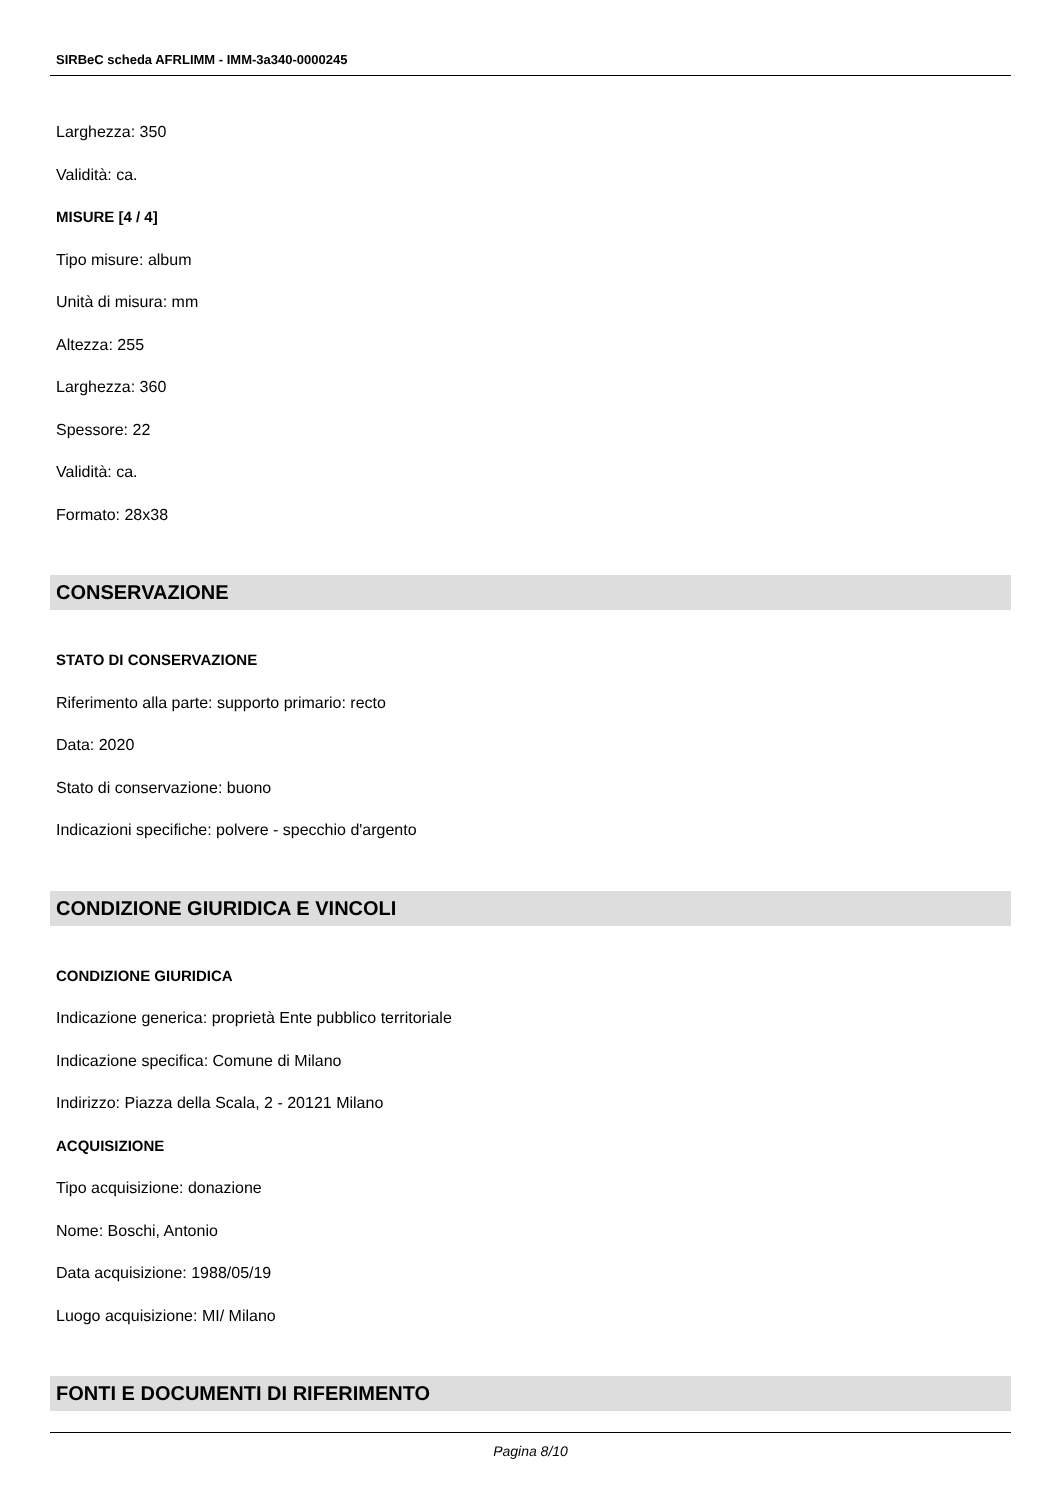SIRBeC scheda AFRLIMM - IMM-3a340-0000245
Larghezza: 350
Validità: ca.
MISURE [4 / 4]
Tipo misure: album
Unità di misura: mm
Altezza: 255
Larghezza: 360
Spessore: 22
Validità: ca.
Formato: 28x38
CONSERVAZIONE
STATO DI CONSERVAZIONE
Riferimento alla parte: supporto primario: recto
Data: 2020
Stato di conservazione: buono
Indicazioni specifiche: polvere - specchio d'argento
CONDIZIONE GIURIDICA E VINCOLI
CONDIZIONE GIURIDICA
Indicazione generica: proprietà Ente pubblico territoriale
Indicazione specifica: Comune di Milano
Indirizzo: Piazza della Scala, 2 - 20121 Milano
ACQUISIZIONE
Tipo acquisizione: donazione
Nome: Boschi, Antonio
Data acquisizione: 1988/05/19
Luogo acquisizione: MI/ Milano
FONTI E DOCUMENTI DI RIFERIMENTO
Pagina 8/10